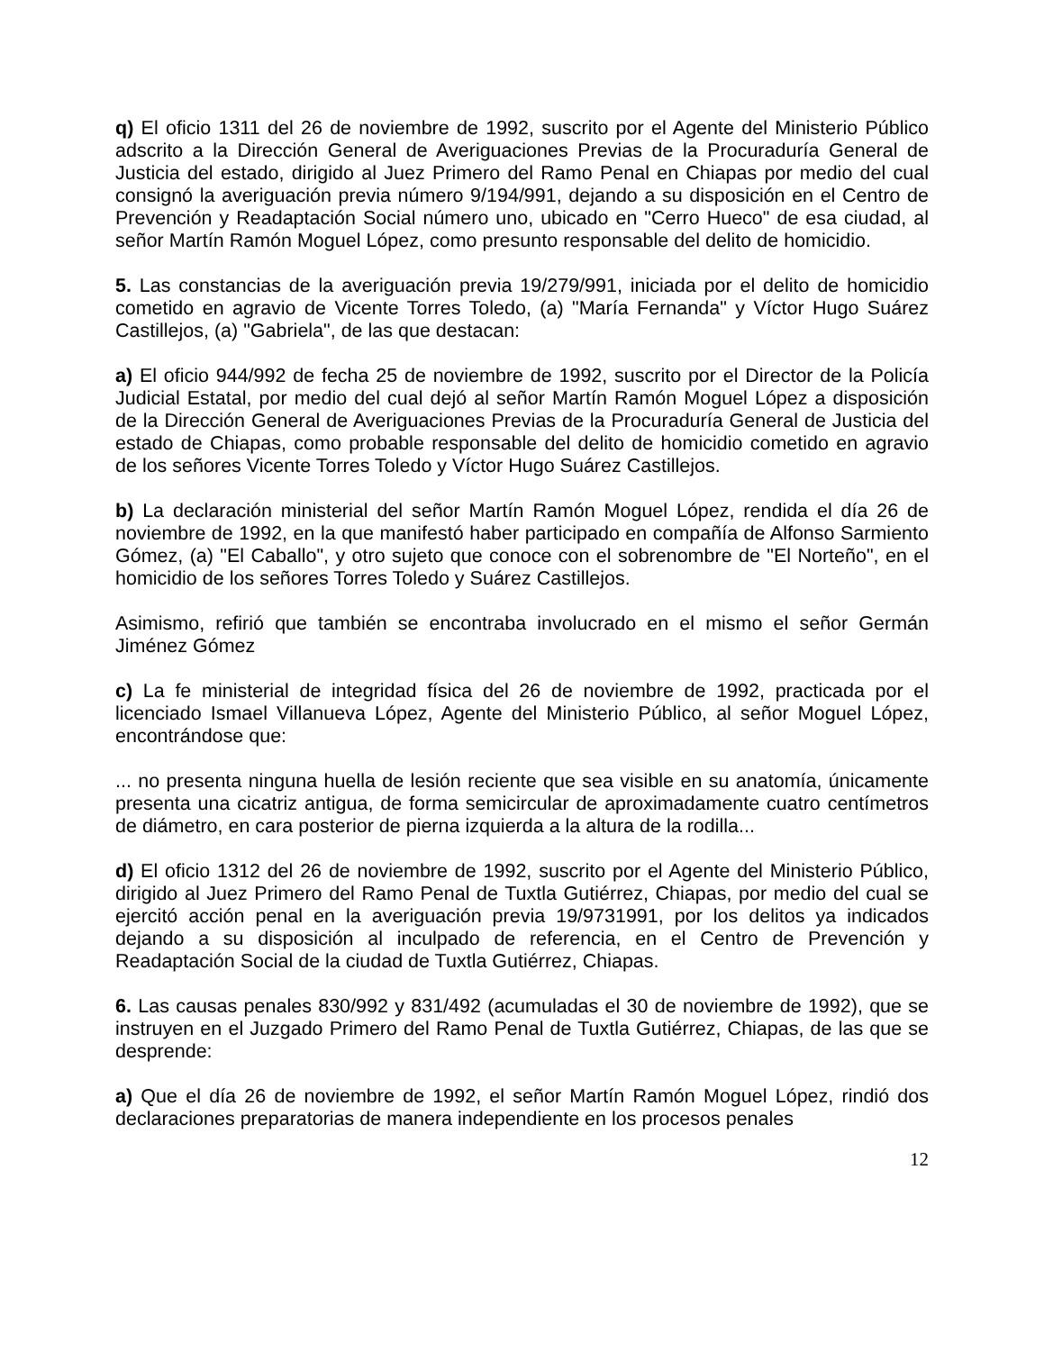q) El oficio 1311 del 26 de noviembre de 1992, suscrito por el Agente del Ministerio Público adscrito a la Dirección General de Averiguaciones Previas de la Procuraduría General de Justicia del estado, dirigido al Juez Primero del Ramo Penal en Chiapas por medio del cual consignó la averiguación previa número 9/194/991, dejando a su disposición en el Centro de Prevención y Readaptación Social número uno, ubicado en "Cerro Hueco" de esa ciudad, al señor Martín Ramón Moguel López, como presunto responsable del delito de homicidio.
5. Las constancias de la averiguación previa 19/279/991, iniciada por el delito de homicidio cometido en agravio de Vicente Torres Toledo, (a) "María Fernanda" y Víctor Hugo Suárez Castillejos, (a) "Gabriela", de las que destacan:
a) El oficio 944/992 de fecha 25 de noviembre de 1992, suscrito por el Director de la Policía Judicial Estatal, por medio del cual dejó al señor Martín Ramón Moguel López a disposición de la Dirección General de Averiguaciones Previas de la Procuraduría General de Justicia del estado de Chiapas, como probable responsable del delito de homicidio cometido en agravio de los señores Vicente Torres Toledo y Víctor Hugo Suárez Castillejos.
b) La declaración ministerial del señor Martín Ramón Moguel López, rendida el día 26 de noviembre de 1992, en la que manifestó haber participado en compañía de Alfonso Sarmiento Gómez, (a) "El Caballo", y otro sujeto que conoce con el sobrenombre de "El Norteño", en el homicidio de los señores Torres Toledo y Suárez Castillejos.
Asimismo, refirió que también se encontraba involucrado en el mismo el señor Germán Jiménez Gómez
c) La fe ministerial de integridad física del 26 de noviembre de 1992, practicada por el licenciado Ismael Villanueva López, Agente del Ministerio Público, al señor Moguel López, encontrándose que:
... no presenta ninguna huella de lesión reciente que sea visible en su anatomía, únicamente presenta una cicatriz antigua, de forma semicircular de aproximadamente cuatro centímetros de diámetro, en cara posterior de pierna izquierda a la altura de la rodilla...
d) El oficio 1312 del 26 de noviembre de 1992, suscrito por el Agente del Ministerio Público, dirigido al Juez Primero del Ramo Penal de Tuxtla Gutiérrez, Chiapas, por medio del cual se ejercitó acción penal en la averiguación previa 19/9731991, por los delitos ya indicados dejando a su disposición al inculpado de referencia, en el Centro de Prevención y Readaptación Social de la ciudad de Tuxtla Gutiérrez, Chiapas.
6. Las causas penales 830/992 y 831/492 (acumuladas el 30 de noviembre de 1992), que se instruyen en el Juzgado Primero del Ramo Penal de Tuxtla Gutiérrez, Chiapas, de las que se desprende:
a) Que el día 26 de noviembre de 1992, el señor Martín Ramón Moguel López, rindió dos declaraciones preparatorias de manera independiente en los procesos penales
12